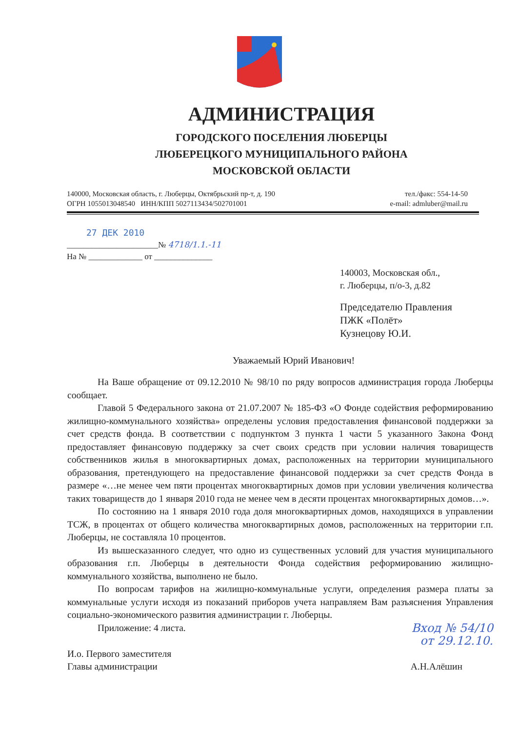АДМИНИСТРАЦИЯ
ГОРОДСКОГО ПОСЕЛЕНИЯ ЛЮБЕРЦЫ
ЛЮБЕРЕЦКОГО МУНИЦИПАЛЬНОГО РАЙОНА
МОСКОВСКОЙ ОБЛАСТИ
140000, Московская область, г. Люберцы, Октябрьский пр-т, д. 190
ОГРН 1055013048540 ИНН/КПП 5027113434/502701001
тел./факс: 554-14-50
e-mail: admluber@mail.ru
27 ДЕК 2010
______________________№ 4718/1.1.-11
На № _____________ от ______________
140003, Московская обл.,
г. Люберцы, п/о-3, д.82
Председателю Правления
ПЖК «Полёт»
Кузнецову Ю.И.
Уважаемый Юрий Иванович!
На Ваше обращение от 09.12.2010 № 98/10 по ряду вопросов администрация города Люберцы сообщает.
Главой 5 Федерального закона от 21.07.2007 № 185-ФЗ «О Фонде содействия реформированию жилищно-коммунального хозяйства» определены условия предоставления финансовой поддержки за счет средств фонда. В соответствии с подпунктом 3 пункта 1 части 5 указанного Закона Фонд предоставляет финансовую поддержку за счет своих средств при условии наличия товариществ собственников жилья в многоквартирных домах, расположенных на территории муниципального образования, претендующего на предоставление финансовой поддержки за счет средств Фонда в размере «…не менее чем пяти процентах многоквартирных домов при условии увеличения количества таких товариществ до 1 января 2010 года не менее чем в десяти процентах многоквартирных домов…».
По состоянию на 1 января 2010 года доля многоквартирных домов, находящихся в управлении ТСЖ, в процентах от общего количества многоквартирных домов, расположенных на территории г.п. Люберцы, не составляла 10 процентов.
Из вышесказанного следует, что одно из существенных условий для участия муниципального образования г.п. Люберцы в деятельности Фонда содействия реформированию жилищно-коммунального хозяйства, выполнено не было.
По вопросам тарифов на жилищно-коммунальные услуги, определения размера платы за коммунальные услуги исходя из показаний приборов учета направляем Вам разъяснения Управления социально-экономического развития администрации г. Люберцы.
Приложение: 4 листа. Вход № 54/10
от 29.12.10.
И.о. Первого заместителя
Главы администрации
А.Н.Алёшин